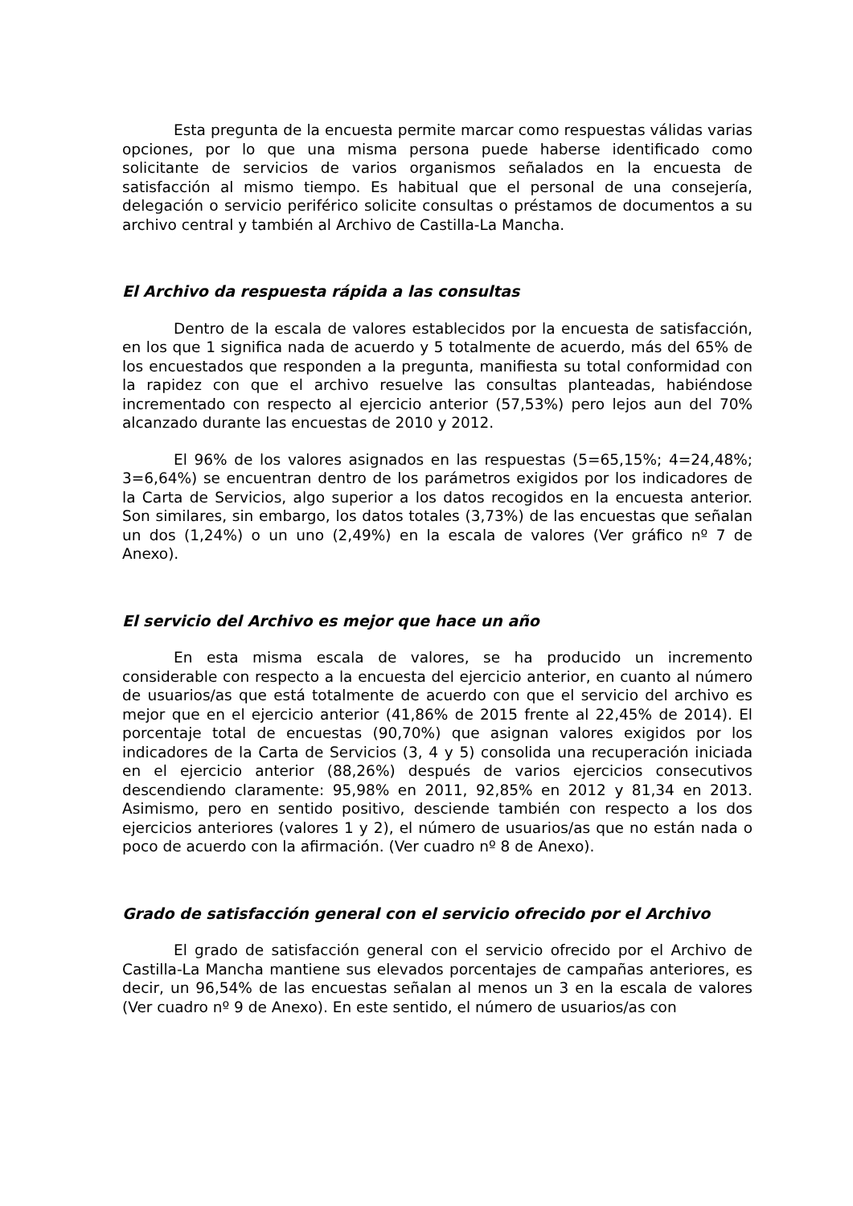Esta pregunta de la encuesta permite marcar como respuestas válidas varias opciones, por lo que una misma persona puede haberse identificado como solicitante de servicios de varios organismos señalados en la encuesta de satisfacción al mismo tiempo. Es habitual que el personal de una consejería, delegación o servicio periférico solicite consultas o préstamos de documentos a su archivo central y también al Archivo de Castilla-La Mancha.
El Archivo da respuesta rápida a las consultas
Dentro de la escala de valores establecidos por la encuesta de satisfacción, en los que 1 significa nada de acuerdo y 5 totalmente de acuerdo, más del 65% de los encuestados que responden a la pregunta, manifiesta su total conformidad con la rapidez con que el archivo resuelve las consultas planteadas, habiéndose incrementado con respecto al ejercicio anterior (57,53%) pero lejos aun del 70% alcanzado durante las encuestas de 2010 y 2012.
El 96% de los valores asignados en las respuestas (5=65,15%; 4=24,48%; 3=6,64%) se encuentran dentro de los parámetros exigidos por los indicadores de la Carta de Servicios, algo superior a los datos recogidos en la encuesta anterior. Son similares, sin embargo, los datos totales (3,73%) de las encuestas que señalan un dos (1,24%) o un uno (2,49%) en la escala de valores (Ver gráfico nº 7 de Anexo).
El servicio del Archivo es mejor que hace un año
En esta misma escala de valores, se ha producido un incremento considerable con respecto a la encuesta del ejercicio anterior, en cuanto al número de usuarios/as que está totalmente de acuerdo con que el servicio del archivo es mejor que en el ejercicio anterior (41,86% de 2015 frente al 22,45% de 2014). El porcentaje total de encuestas (90,70%) que asignan valores exigidos por los indicadores de la Carta de Servicios (3, 4 y 5) consolida una recuperación iniciada en el ejercicio anterior (88,26%) después de varios ejercicios consecutivos descendiendo claramente: 95,98% en 2011, 92,85% en 2012 y 81,34 en 2013. Asimismo, pero en sentido positivo, desciende también con respecto a los dos ejercicios anteriores (valores 1 y 2), el número de usuarios/as que no están nada o poco de acuerdo con la afirmación. (Ver cuadro nº 8 de Anexo).
Grado de satisfacción general con el servicio ofrecido por el Archivo
El grado de satisfacción general con el servicio ofrecido por el Archivo de Castilla-La Mancha mantiene sus elevados porcentajes de campañas anteriores, es decir, un 96,54% de las encuestas señalan al menos un 3 en la escala de valores (Ver cuadro nº 9 de Anexo). En este sentido, el número de usuarios/as con